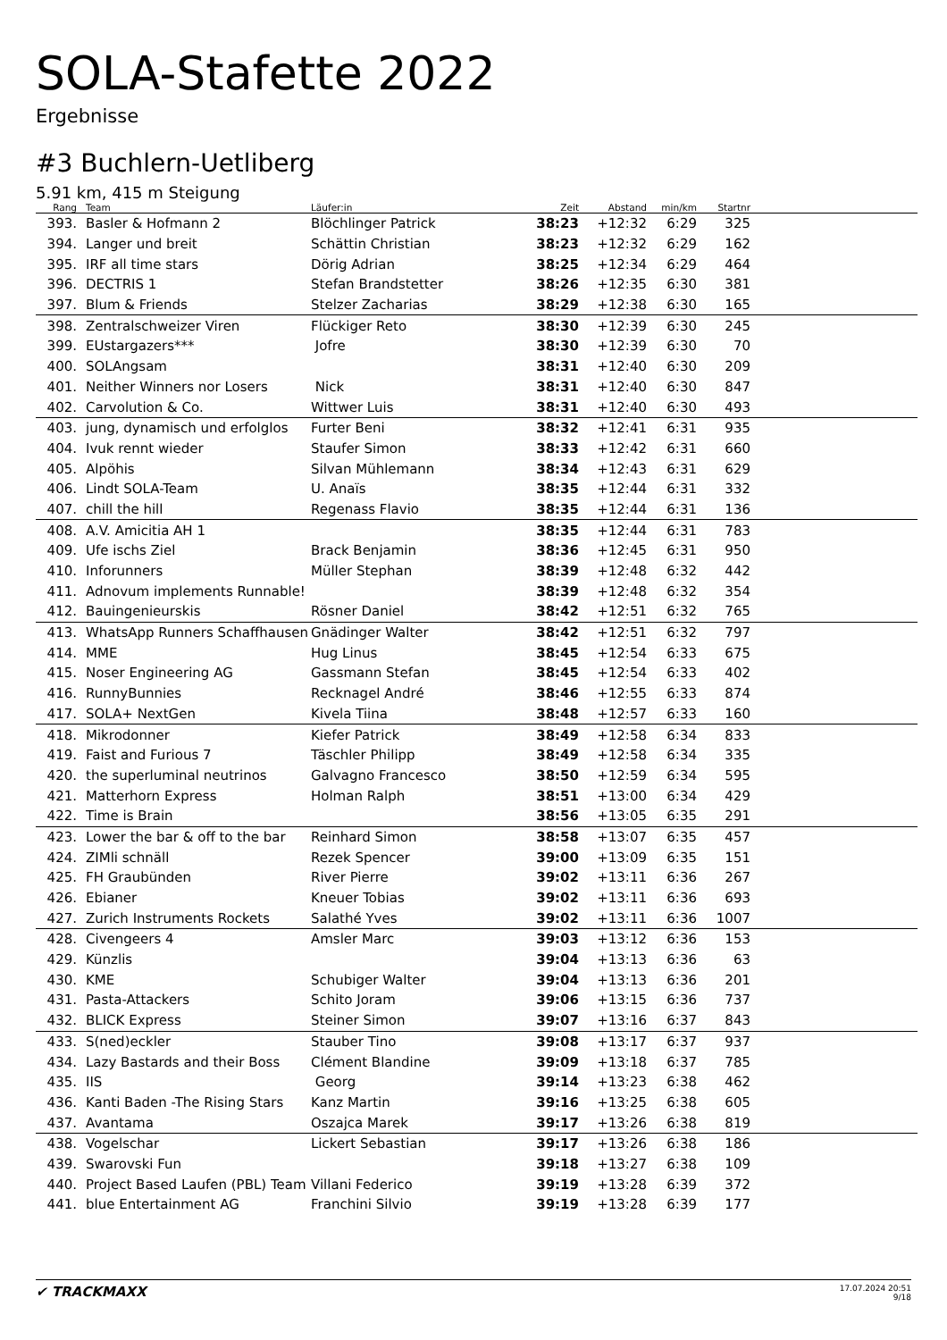SOLA-Stafette 2022
Ergebnisse
#3 Buchlern-Uetliberg
5.91 km, 415 m Steigung
| Rang | | Team | Läufer:in | Zeit | Abstand | min/km | Startnr | |
| --- | --- | --- | --- | --- | --- | --- | --- | --- |
| 393. | | Basler & Hofmann 2 | Blöchlinger Patrick | 38:23 | +12:32 | 6:29 | 325 | |
| 394. | | Langer und breit | Schättin Christian | 38:23 | +12:32 | 6:29 | 162 | |
| 395. | | IRF all time stars | Dörig Adrian | 38:25 | +12:34 | 6:29 | 464 | |
| 396. | | DECTRIS 1 | Stefan Brandstetter | 38:26 | +12:35 | 6:30 | 381 | |
| 397. | | Blum & Friends | Stelzer Zacharias | 38:29 | +12:38 | 6:30 | 165 | |
| 398. | | Zentralschweizer Viren | Flückiger Reto | 38:30 | +12:39 | 6:30 | 245 | |
| 399. | | EUstargazers*** | Jofre | 38:30 | +12:39 | 6:30 | 70 | |
| 400. | | SOLAngsam | | 38:31 | +12:40 | 6:30 | 209 | |
| 401. | | Neither Winners nor Losers | Nick | 38:31 | +12:40 | 6:30 | 847 | |
| 402. | | Carvolution & Co. | Wittwer Luis | 38:31 | +12:40 | 6:30 | 493 | |
| 403. | | jung, dynamisch und erfolglos | Furter Beni | 38:32 | +12:41 | 6:31 | 935 | |
| 404. | | Ivuk rennt wieder | Staufer Simon | 38:33 | +12:42 | 6:31 | 660 | |
| 405. | | Alpöhis | Silvan Mühlemann | 38:34 | +12:43 | 6:31 | 629 | |
| 406. | | Lindt SOLA-Team | U. Anaïs | 38:35 | +12:44 | 6:31 | 332 | |
| 407. | | chill the hill | Regenass Flavio | 38:35 | +12:44 | 6:31 | 136 | |
| 408. | | A.V. Amicitia AH 1 | | 38:35 | +12:44 | 6:31 | 783 | |
| 409. | | Ufe ischs Ziel | Brack Benjamin | 38:36 | +12:45 | 6:31 | 950 | |
| 410. | | Inforunners | Müller Stephan | 38:39 | +12:48 | 6:32 | 442 | |
| 411. | | Adnovum implements Runnable! | | 38:39 | +12:48 | 6:32 | 354 | |
| 412. | | Bauingenieurskis | Rösner Daniel | 38:42 | +12:51 | 6:32 | 765 | |
| 413. | | WhatsApp Runners Schaffhausen | Gnädinger Walter | 38:42 | +12:51 | 6:32 | 797 | |
| 414. | | MME | Hug Linus | 38:45 | +12:54 | 6:33 | 675 | |
| 415. | | Noser Engineering AG | Gassmann Stefan | 38:45 | +12:54 | 6:33 | 402 | |
| 416. | | RunnyBunnies | Recknagel André | 38:46 | +12:55 | 6:33 | 874 | |
| 417. | | SOLA+ NextGen | Kivela Tiina | 38:48 | +12:57 | 6:33 | 160 | |
| 418. | | Mikrodonner | Kiefer Patrick | 38:49 | +12:58 | 6:34 | 833 | |
| 419. | | Faist and Furious 7 | Täschler Philipp | 38:49 | +12:58 | 6:34 | 335 | |
| 420. | | the superluminal neutrinos | Galvagno Francesco | 38:50 | +12:59 | 6:34 | 595 | |
| 421. | | Matterhorn Express | Holman Ralph | 38:51 | +13:00 | 6:34 | 429 | |
| 422. | | Time is Brain | | 38:56 | +13:05 | 6:35 | 291 | |
| 423. | | Lower the bar & off to the bar | Reinhard Simon | 38:58 | +13:07 | 6:35 | 457 | |
| 424. | | ZIMli schnäll | Rezek Spencer | 39:00 | +13:09 | 6:35 | 151 | |
| 425. | | FH Graubünden | River Pierre | 39:02 | +13:11 | 6:36 | 267 | |
| 426. | | Ebianer | Kneuer Tobias | 39:02 | +13:11 | 6:36 | 693 | |
| 427. | | Zurich Instruments Rockets | Salathé Yves | 39:02 | +13:11 | 6:36 | 1007 | |
| 428. | | Civengeers 4 | Amsler Marc | 39:03 | +13:12 | 6:36 | 153 | |
| 429. | | Künzlis | | 39:04 | +13:13 | 6:36 | 63 | |
| 430. | | KME | Schubiger Walter | 39:04 | +13:13 | 6:36 | 201 | |
| 431. | | Pasta-Attackers | Schito Joram | 39:06 | +13:15 | 6:36 | 737 | |
| 432. | | BLICK Express | Steiner Simon | 39:07 | +13:16 | 6:37 | 843 | |
| 433. | | S(ned)eckler | Stauber Tino | 39:08 | +13:17 | 6:37 | 937 | |
| 434. | | Lazy Bastards and their Boss | Clément Blandine | 39:09 | +13:18 | 6:37 | 785 | |
| 435. | | IIS | Georg | 39:14 | +13:23 | 6:38 | 462 | |
| 436. | | Kanti Baden -The Rising Stars | Kanz Martin | 39:16 | +13:25 | 6:38 | 605 | |
| 437. | | Avantama | Oszajca Marek | 39:17 | +13:26 | 6:38 | 819 | |
| 438. | | Vogelschar | Lickert Sebastian | 39:17 | +13:26 | 6:38 | 186 | |
| 439. | | Swarovski Fun | | 39:18 | +13:27 | 6:38 | 109 | |
| 440. | | Project Based Laufen (PBL) Team | Villani Federico | 39:19 | +13:28 | 6:39 | 372 | |
| 441. | | blue Entertainment AG | Franchini Silvio | 39:19 | +13:28 | 6:39 | 177 | |
✔ TRACKMAXX
17.07.2024 20:51
9/18